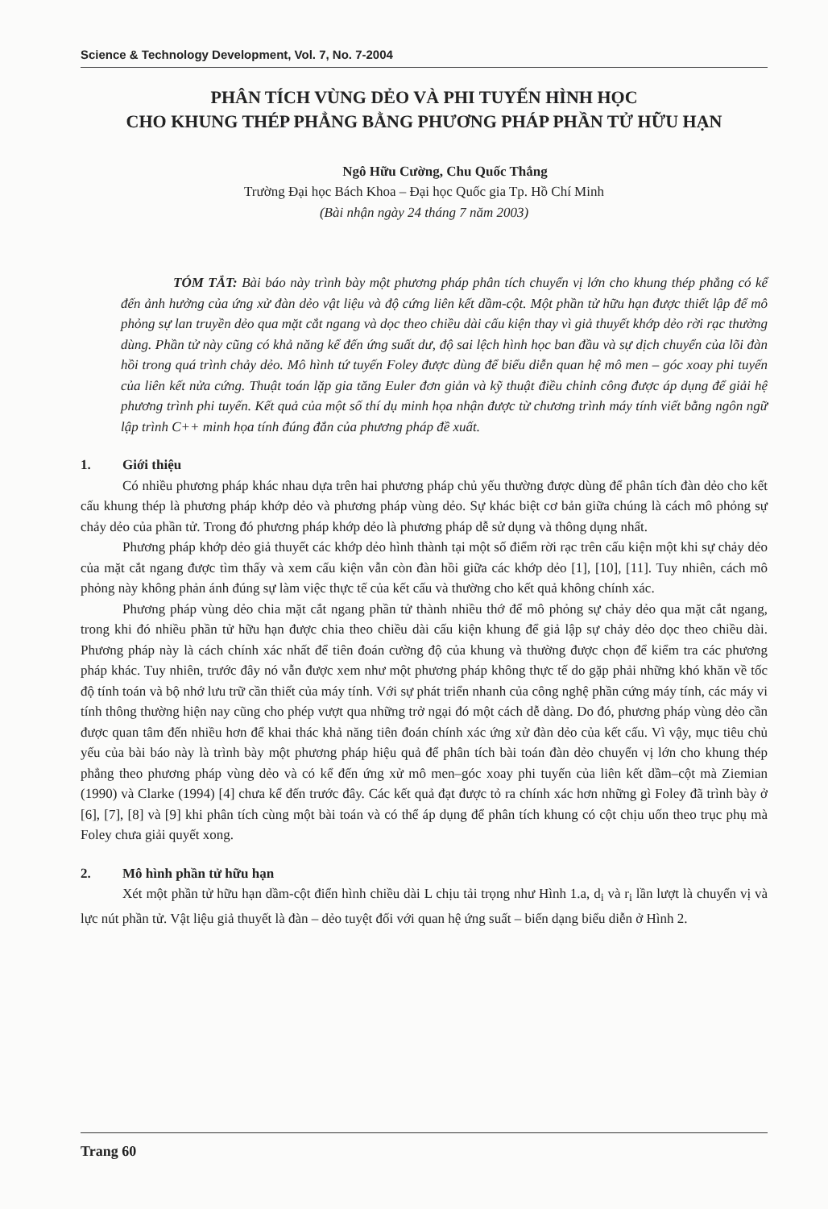Science & Technology Development, Vol. 7, No. 7-2004
PHÂN TÍCH VÙNG DẺO VÀ PHI TUYẾN HÌNH HỌC
CHO KHUNG THÉP PHẲNG BẰNG PHƯƠNG PHÁP PHẦN TỬ HỮU HẠN
Ngô Hữu Cường, Chu Quốc Thắng
Trường Đại học Bách Khoa – Đại học Quốc gia Tp. Hồ Chí Minh
(Bài nhận ngày 24 tháng 7 năm 2003)
TÓM TẮT: Bài báo này trình bày một phương pháp phân tích chuyển vị lớn cho khung thép phẳng có kể đến ảnh hưởng của ứng xử đàn dẻo vật liệu và độ cứng liên kết dầm-cột. Một phần tử hữu hạn được thiết lập để mô phỏng sự lan truyền dẻo qua mặt cắt ngang và dọc theo chiều dài cấu kiện thay vì giả thuyết khớp dẻo rời rạc thường dùng. Phần tử này cũng có khả năng kể đến ứng suất dư, độ sai lệch hình học ban đầu và sự dịch chuyển của lõi đàn hồi trong quá trình chảy dẻo. Mô hình tứ tuyến Foley được dùng để biểu diễn quan hệ mô men – góc xoay phi tuyến của liên kết nửa cứng. Thuật toán lặp gia tăng Euler đơn giản và kỹ thuật điều chỉnh công được áp dụng để giải hệ phương trình phi tuyến. Kết quả của một số thí dụ minh họa nhận được từ chương trình máy tính viết bằng ngôn ngữ lập trình C++ minh họa tính đúng đắn của phương pháp đề xuất.
1. Giới thiệu
Có nhiều phương pháp khác nhau dựa trên hai phương pháp chủ yếu thường được dùng để phân tích đàn dẻo cho kết cấu khung thép là phương pháp khớp dẻo và phương pháp vùng dẻo. Sự khác biệt cơ bản giữa chúng là cách mô phỏng sự chảy dẻo của phần tử. Trong đó phương pháp khớp dẻo là phương pháp dễ sử dụng và thông dụng nhất.
Phương pháp khớp dẻo giả thuyết các khớp dẻo hình thành tại một số điểm rời rạc trên cấu kiện một khi sự chảy dẻo của mặt cắt ngang được tìm thấy và xem cấu kiện vẫn còn đàn hồi giữa các khớp dẻo [1], [10], [11]. Tuy nhiên, cách mô phỏng này không phản ánh đúng sự làm việc thực tế của kết cấu và thường cho kết quả không chính xác.
Phương pháp vùng dẻo chia mặt cắt ngang phần tử thành nhiều thớ để mô phỏng sự chảy dẻo qua mặt cắt ngang, trong khi đó nhiều phần tử hữu hạn được chia theo chiều dài cấu kiện khung để giả lập sự chảy dẻo dọc theo chiều dài. Phương pháp này là cách chính xác nhất để tiên đoán cường độ của khung và thường được chọn để kiểm tra các phương pháp khác. Tuy nhiên, trước đây nó vẫn được xem như một phương pháp không thực tế do gặp phải những khó khăn về tốc độ tính toán và bộ nhớ lưu trữ cần thiết của máy tính. Với sự phát triển nhanh của công nghệ phần cứng máy tính, các máy vi tính thông thường hiện nay cũng cho phép vượt qua những trở ngại đó một cách dễ dàng. Do đó, phương pháp vùng dẻo cần được quan tâm đến nhiều hơn để khai thác khả năng tiên đoán chính xác ứng xử đàn dẻo của kết cấu. Vì vậy, mục tiêu chủ yếu của bài báo này là trình bày một phương pháp hiệu quả để phân tích bài toán đàn dẻo chuyển vị lớn cho khung thép phẳng theo phương pháp vùng dẻo và có kể đến ứng xử mô men–góc xoay phi tuyến của liên kết dầm–cột mà Ziemian (1990) và Clarke (1994) [4] chưa kể đến trước đây. Các kết quả đạt được tỏ ra chính xác hơn những gì Foley đã trình bày ở [6], [7], [8] và [9] khi phân tích cùng một bài toán và có thể áp dụng để phân tích khung có cột chịu uốn theo trục phụ mà Foley chưa giải quyết xong.
2. Mô hình phần tử hữu hạn
Xét một phần tử hữu hạn dầm-cột điển hình chiều dài L chịu tải trọng như Hình 1.a, d<sub>i</sub> và r<sub>i</sub> lần lượt là chuyển vị và lực nút phần tử. Vật liệu giả thuyết là đàn – dẻo tuyệt đối với quan hệ ứng suất – biến dạng biểu diễn ở Hình 2.
Trang 60